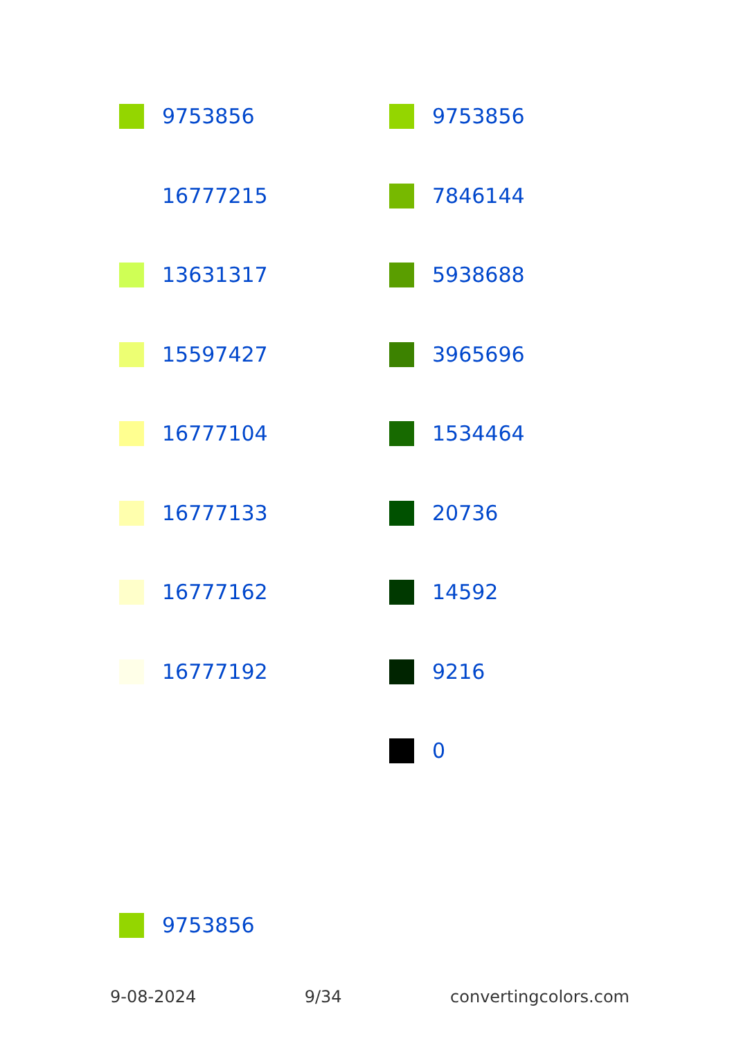9753856
16777215
13631317
15597427
16777104
16777133
16777162
16777192
9753856
7846144
5938688
3965696
1534464
20736
14592
9216
0
9753856
9-08-2024 9/34 convertingcolors.com